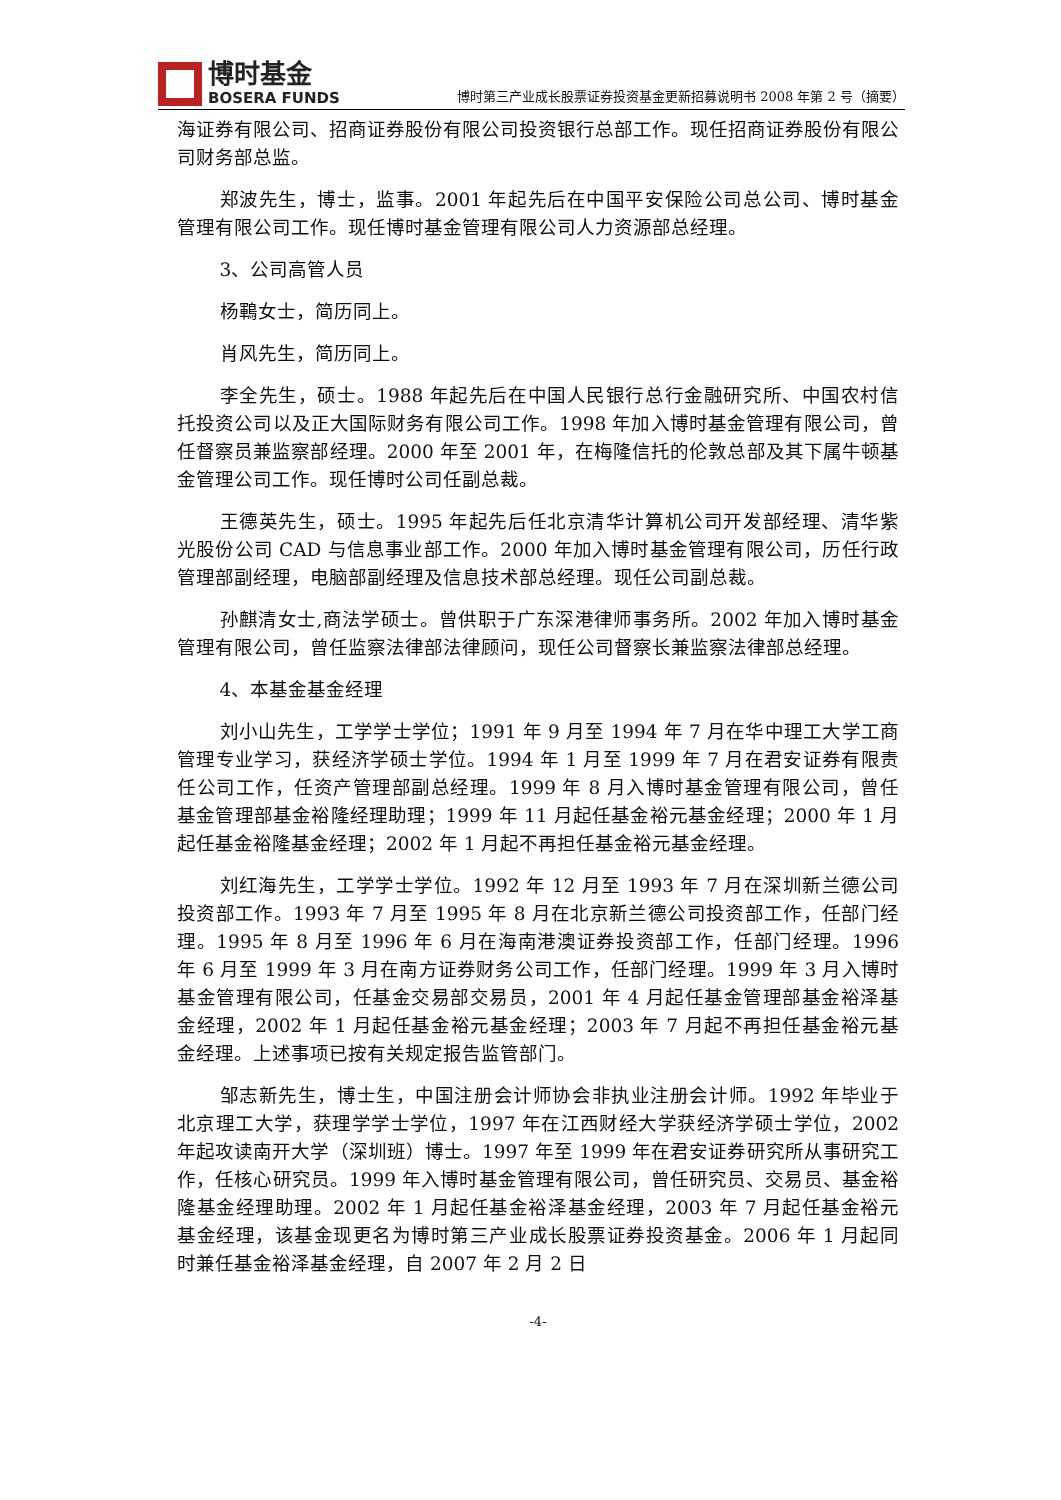博时基金
BOSERA FUNDS
博时第三产业成长股票证券投资基金更新招募说明书 2008 年第 2 号（摘要）
海证券有限公司、招商证券股份有限公司投资银行总部工作。现任招商证券股份有限公司财务部总监。
郑波先生，博士，监事。2001 年起先后在中国平安保险公司总公司、博时基金管理有限公司工作。现任博时基金管理有限公司人力资源部总经理。
3、公司高管人员
杨鶤女士，简历同上。
肖风先生，简历同上。
李全先生，硕士。1988 年起先后在中国人民银行总行金融研究所、中国农村信托投资公司以及正大国际财务有限公司工作。1998 年加入博时基金管理有限公司，曾任督察员兼监察部经理。2000 年至 2001 年，在梅隆信托的伦敦总部及其下属牛顿基金管理公司工作。现任博时公司任副总裁。
王德英先生，硕士。1995 年起先后任北京清华计算机公司开发部经理、清华紫光股份公司 CAD 与信息事业部工作。2000 年加入博时基金管理有限公司，历任行政管理部副经理，电脑部副经理及信息技术部总经理。现任公司副总裁。
孙麒清女士,商法学硕士。曾供职于广东深港律师事务所。2002 年加入博时基金管理有限公司，曾任监察法律部法律顾问，现任公司督察长兼监察法律部总经理。
4、本基金基金经理
刘小山先生，工学学士学位；1991 年 9 月至 1994 年 7 月在华中理工大学工商管理专业学习，获经济学硕士学位。1994 年 1 月至 1999 年 7 月在君安证券有限责任公司工作，任资产管理部副总经理。1999 年 8 月入博时基金管理有限公司，曾任基金管理部基金裕隆经理助理；1999 年 11 月起任基金裕元基金经理；2000 年 1 月起任基金裕隆基金经理；2002 年 1 月起不再担任基金裕元基金经理。
刘红海先生，工学学士学位。1992 年 12 月至 1993 年 7 月在深圳新兰德公司投资部工作。1993 年 7 月至 1995 年 8 月在北京新兰德公司投资部工作，任部门经理。1995 年 8 月至 1996 年 6 月在海南港澳证券投资部工作，任部门经理。1996 年 6 月至 1999 年 3 月在南方证券财务公司工作，任部门经理。1999 年 3 月入博时基金管理有限公司，任基金交易部交易员，2001 年 4 月起任基金管理部基金裕泽基金经理，2002 年 1 月起任基金裕元基金经理；2003 年 7 月起不再担任基金裕元基金经理。上述事项已按有关规定报告监管部门。
邹志新先生，博士生，中国注册会计师协会非执业注册会计师。1992 年毕业于北京理工大学，获理学学士学位，1997 年在江西财经大学获经济学硕士学位，2002 年起攻读南开大学（深圳班）博士。1997 年至 1999 年在君安证券研究所从事研究工作，任核心研究员。1999 年入博时基金管理有限公司，曾任研究员、交易员、基金裕隆基金经理助理。2002 年 1 月起任基金裕泽基金经理，2003 年 7 月起任基金裕元基金经理，该基金现更名为博时第三产业成长股票证券投资基金。2006 年 1 月起同时兼任基金裕泽基金经理，自 2007 年 2 月 2 日
-4-